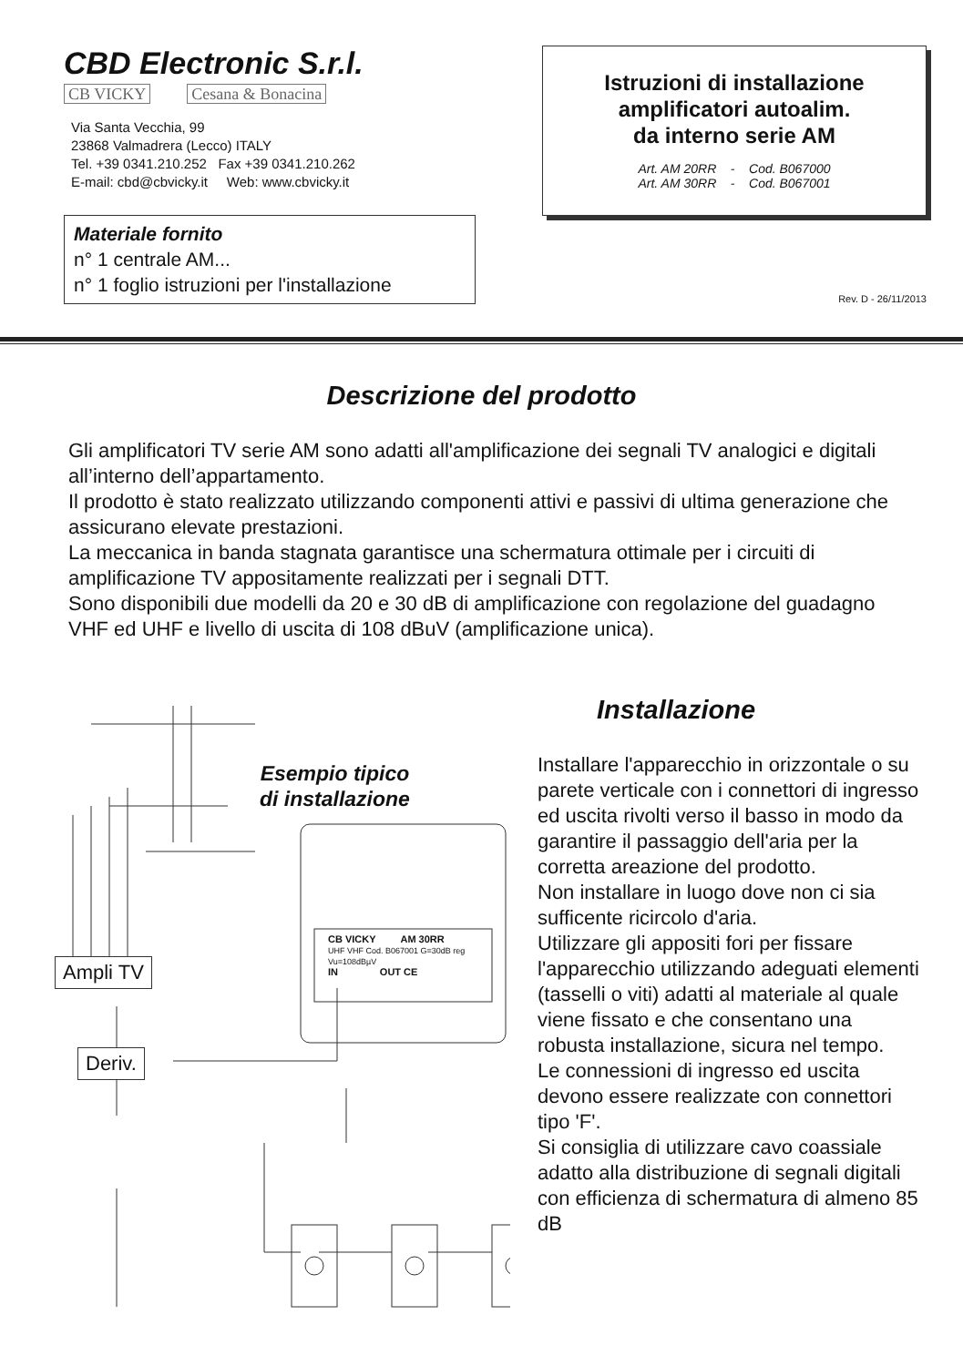CBD Electronic S.r.l.
CB VICKY Cesana & Bonacina
Via Santa Vecchia, 99
23868 Valmadrera (Lecco) ITALY
Tel. +39 0341.210.252 Fax +39 0341.210.262
E-mail: cbd@cbvicky.it Web: www.cbvicky.it
Materiale fornito
n° 1 centrale AM...
n° 1 foglio istruzioni per l'installazione
Istruzioni di installazione
amplificatori autoalim.
da interno serie AM
Art. AM 20RR - Cod. B067000
Art. AM 30RR - Cod. B067001
Rev. D - 26/11/2013
Descrizione del prodotto
Gli amplificatori TV serie AM sono adatti all'amplificazione dei segnali TV analogici e digitali all’interno dell’appartamento.
Il prodotto è stato realizzato utilizzando componenti attivi e passivi di ultima generazione che assicurano elevate prestazioni.
La meccanica in banda stagnata garantisce una schermatura ottimale per i circuiti di amplificazione TV appositamente realizzati per i segnali DTT.
Sono disponibili due modelli da 20 e 30 dB di amplificazione con regolazione del guadagno VHF ed UHF e livello di uscita di 108 dBuV (amplificazione unica).
Esempio tipico
di installazione
Ampli TV
Deriv.
CB VICKY AM 30RR
UHF VHF Cod. B067001 G=30dB reg Vu=108dBµV
IN OUT CE
Installazione
Installare l'apparecchio in orizzontale o su parete verticale con i connettori di ingresso ed uscita rivolti verso il basso in modo da garantire il passaggio dell'aria per la corretta areazione del prodotto.
Non installare in luogo dove non ci sia sufficente ricircolo d'aria.
Utilizzare gli appositi fori per fissare l'apparecchio utilizzando adeguati elementi (tasselli o viti) adatti al materiale al quale viene fissato e che consentano una robusta installazione, sicura nel tempo.
Le connessioni di ingresso ed uscita devono essere realizzate con connettori tipo 'F'.
Si consiglia di utilizzare cavo coassiale adatto alla distribuzione di segnali digitali con efficienza di schermatura di almeno 85 dB